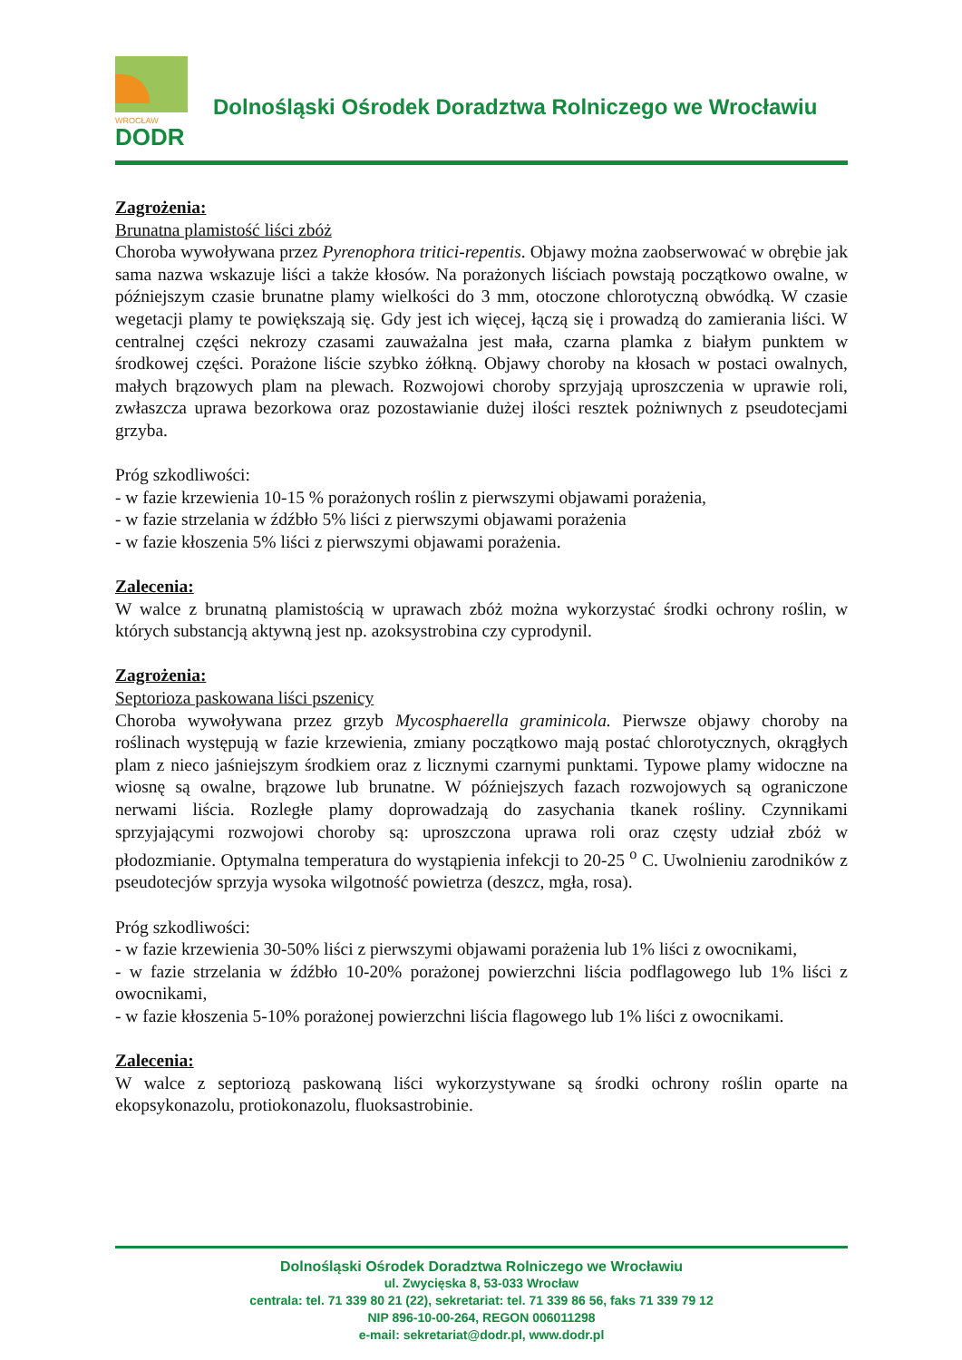WROCŁAW
DODR
Dolnośląski Ośrodek Doradztwa Rolniczego we Wrocławiu
Zagrożenia:
Brunatna plamistość liści zbóż
Choroba wywoływana przez Pyrenophora tritici-repentis. Objawy można zaobserwować w obrębie jak sama nazwa wskazuje liści a także kłosów. Na porażonych liściach powstają początkowo owalne, w późniejszym czasie brunatne plamy wielkości do 3 mm, otoczone chlorotyczną obwódką. W czasie wegetacji plamy te powiększają się. Gdy jest ich więcej, łączą się i prowadzą do zamierania liści. W centralnej części nekrozy czasami zauważalna jest mała, czarna plamka z białym punktem w środkowej części. Porażone liście szybko żółkną. Objawy choroby na kłosach w postaci owalnych, małych brązowych plam na plewach. Rozwojowi choroby sprzyjają uproszczenia w uprawie roli, zwłaszcza uprawa bezorkowa oraz pozostawianie dużej ilości resztek pożniwnych z pseudotecjami grzyba.
Próg szkodliwości:
- w fazie krzewienia 10-15 % porażonych roślin z pierwszymi objawami porażenia,
- w fazie strzelania w źdźbło 5% liści z pierwszymi objawami porażenia
- w fazie kłoszenia 5% liści z pierwszymi objawami porażenia.
Zalecenia:
W walce z brunatną plamistością w uprawach zbóż można wykorzystać środki ochrony roślin, w których substancją aktywną jest np. azoksystrobina czy cyprodynil.
Zagrożenia:
Septorioza paskowana liści pszenicy
Choroba wywoływana przez grzyb Mycosphaerella graminicola. Pierwsze objawy choroby na roślinach występują w fazie krzewienia, zmiany początkowo mają postać chlorotycznych, okrągłych plam z nieco jaśniejszym środkiem oraz z licznymi czarnymi punktami. Typowe plamy widoczne na wiosnę są owalne, brązowe lub brunatne. W późniejszych fazach rozwojowych są ograniczone nerwami liścia. Rozległe plamy doprowadzają do zasychania tkanek rośliny. Czynnikami sprzyjającymi rozwojowi choroby są: uproszczona uprawa roli oraz częsty udział zbóż w płodozmianie. Optymalna temperatura do wystąpienia infekcji to 20-25 <sup>o</sup> C. Uwolnieniu zarodników z pseudotecjów sprzyja wysoka wilgotność powietrza (deszcz, mgła, rosa).
Próg szkodliwości:
- w fazie krzewienia 30-50% liści z pierwszymi objawami porażenia lub 1% liści z owocnikami,
- w fazie strzelania w źdźbło 10-20% porażonej powierzchni liścia podflagowego lub 1% liści z owocnikami,
- w fazie kłoszenia 5-10% porażonej powierzchni liścia flagowego lub 1% liści z owocnikami.
Zalecenia:
W walce z septoriozą paskowaną liści wykorzystywane są środki ochrony roślin oparte na ekopsykonazolu, protiokonazolu, fluoksastrobinie.
Dolnośląski Ośrodek Doradztwa Rolniczego we Wrocławiu
ul. Zwycięska 8, 53-033 Wrocław
centrala: tel. 71 339 80 21 (22), sekretariat: tel. 71 339 86 56, faks 71 339 79 12
NIP 896-10-00-264, REGON 006011298
e-mail: sekretariat@dodr.pl, www.dodr.pl